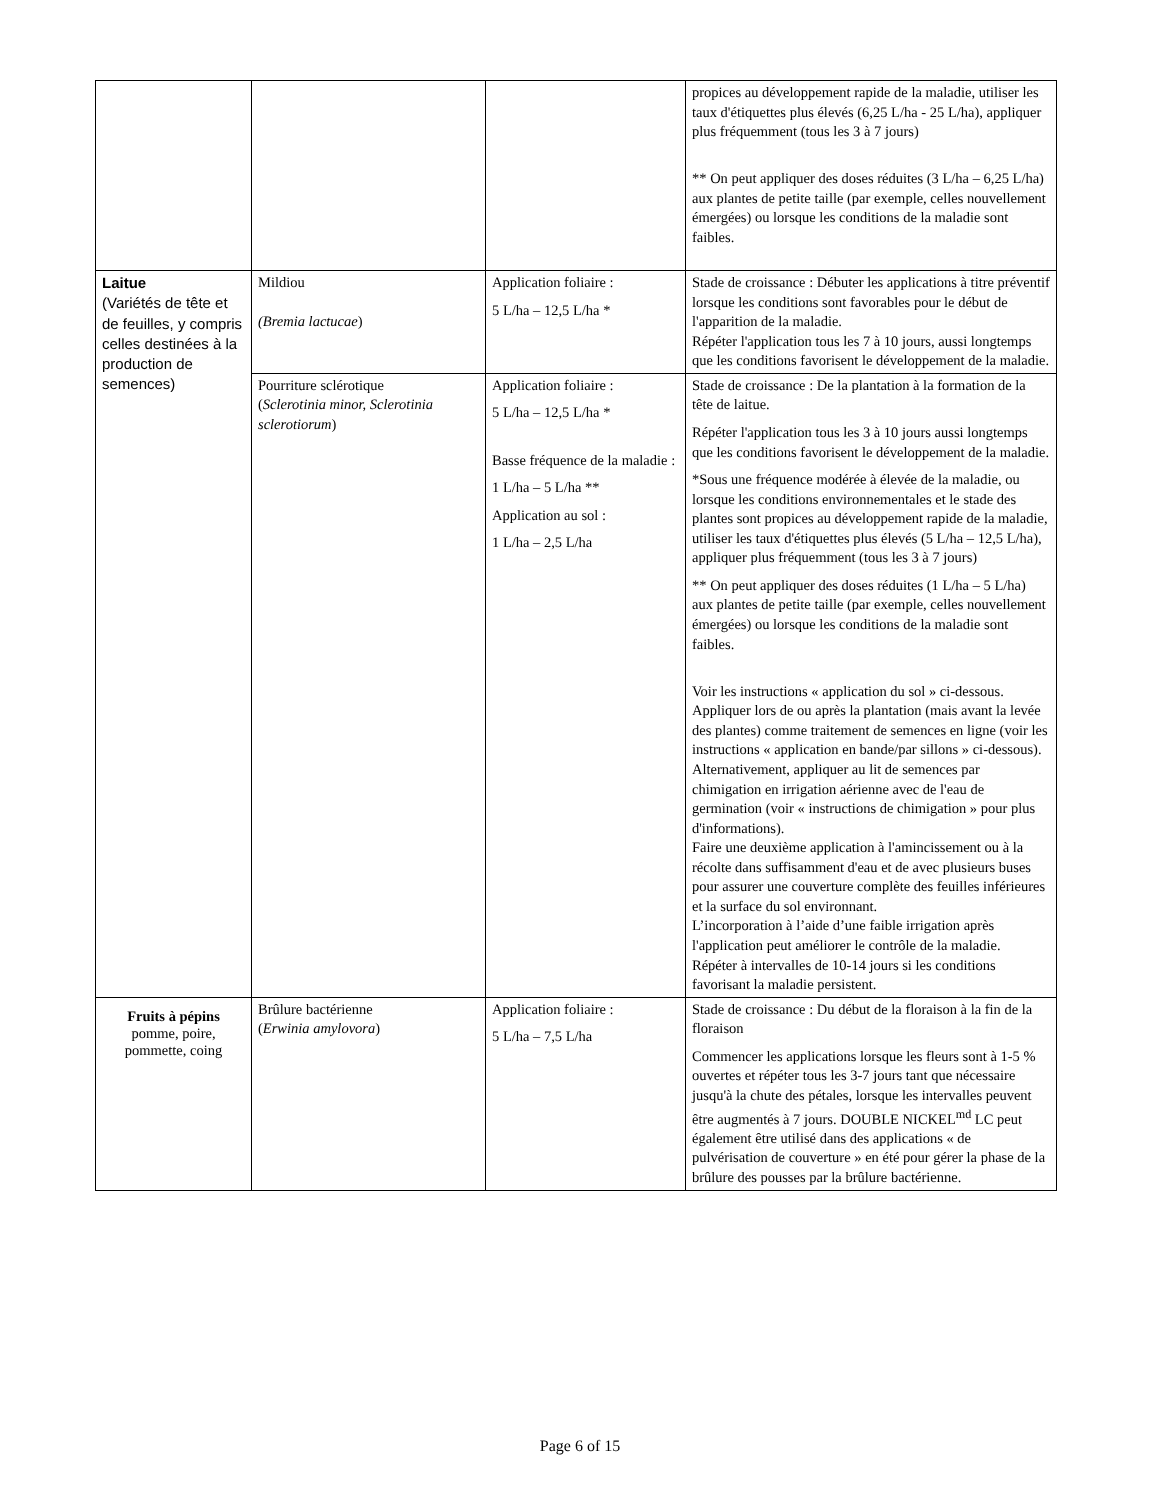| | | | propices au développement rapide de la maladie, utiliser les taux d'étiquettes plus élevés (6,25 L/ha - 25 L/ha), appliquer plus fréquemment (tous les 3 à 7 jours) ** On peut appliquer des doses réduites (3 L/ha – 6,25 L/ha) aux plantes de petite taille (par exemple, celles nouvellement émergées) ou lorsque les conditions de la maladie sont faibles. |
| Laitue (Variétés de tête et de feuilles, y compris celles destinées à la production de semences) | Mildiou (Bremia lactucae ) | Application foliaire : 5 L/ha – 12,5 L/ha * | Stade de croissance : Débuter les applications à titre préventif lorsque les conditions sont favorables pour le début de l'apparition de la maladie. Répéter l'application tous les 7 à 10 jours, aussi longtemps que les conditions favorisent le développement de la maladie. |
| | Pourriture sclérotique ( Sclerotinia minor, Sclerotinia sclerotiorum ) | Application foliaire : 5 L/ha – 12,5 L/ha * Basse fréquence de la maladie : 1 L/ha – 5 L/ha ** Application au sol : 1 L/ha – 2,5 L/ha | Stade de croissance : De la plantation à la formation de la tête de laitue. Répéter l'application tous les 3 à 10 jours aussi longtemps que les conditions favorisent le développement de la maladie. *Sous une fréquence modérée à élevée de la maladie, ou lorsque les conditions environnementales et le stade des plantes sont propices au développement rapide de la maladie, utiliser les taux d'étiquettes plus élevés (5 L/ha – 12,5 L/ha), appliquer plus fréquemment (tous les 3 à 7 jours) ** On peut appliquer des doses réduites (1 L/ha – 5 L/ha) aux plantes de petite taille (par exemple, celles nouvellement émergées) ou lorsque les conditions de la maladie sont faibles. Voir les instructions « application du sol » ci-dessous. Appliquer lors de ou après la plantation (mais avant la levée des plantes) comme traitement de semences en ligne (voir les instructions « application en bande/par sillons » ci-dessous). Alternativement, appliquer au lit de semences par chimigation en irrigation aérienne avec de l'eau de germination (voir « instructions de chimigation » pour plus d'informations). Faire une deuxième application à l'amincissement ou à la récolte dans suffisamment d'eau et de avec plusieurs buses pour assurer une couverture complète des feuilles inférieures et la surface du sol environnant. L’incorporation à l’aide d’une faible irrigation après l'application peut améliorer le contrôle de la maladie. Répéter à intervalles de 10-14 jours si les conditions favorisant la maladie persistent. |
| Fruits à pépins pomme, poire, pommette, coing | Brûlure bactérienne ( Erwinia amylovora ) | Application foliaire : 5 L/ha – 7,5 L/ha | Stade de croissance : Du début de la floraison à la fin de la floraison Commencer les applications lorsque les fleurs sont à 1-5 % ouvertes et répéter tous les 3-7 jours tant que nécessaire jusqu'à la chute des pétales, lorsque les intervalles peuvent être augmentés à 7 jours. DOUBLE NICKEL<sup>md</sup> LC peut également être utilisé dans des applications « de pulvérisation de couverture » en été pour gérer la phase de la brûlure des pousses par la brûlure bactérienne. |
Page 6 of 15